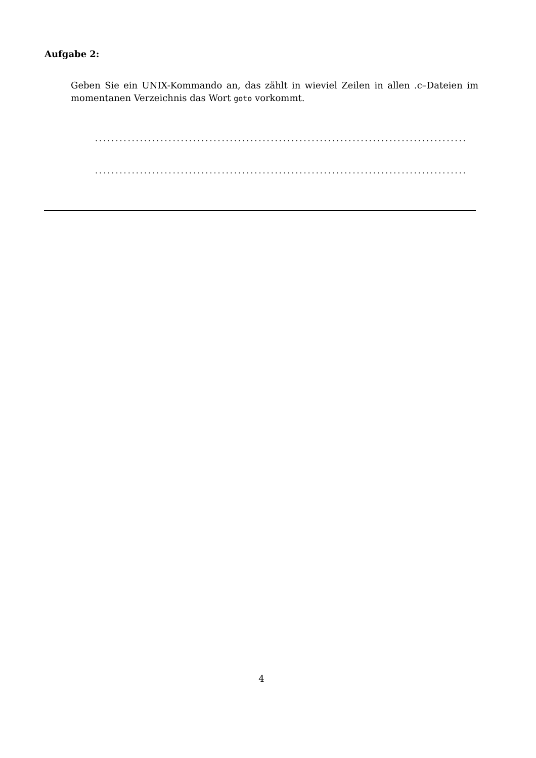Aufgabe 2:
Geben Sie ein UNIX-Kommando an, das zählt in wieviel Zeilen in allen .c–Dateien im momentanen Verzeichnis das Wort goto vorkommt.
...........................................................................................
...........................................................................................
4